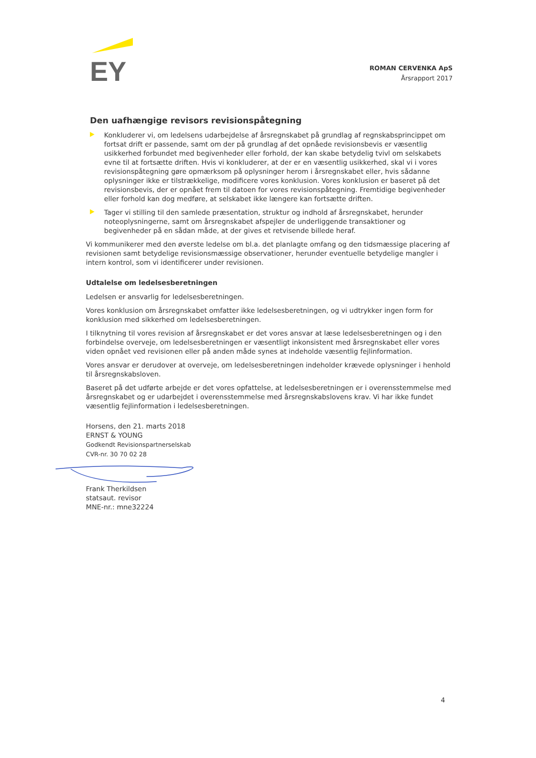EY
ROMAN CERVENKA ApS
Årsrapport 2017
Den uafhængige revisors revisionspåtegning
Konkluderer vi, om ledelsens udarbejdelse af årsregnskabet på grundlag af regnskabsprincippet om fortsat drift er passende, samt om der på grundlag af det opnåede revisionsbevis er væsentlig usikkerhed forbundet med begivenheder eller forhold, der kan skabe betydelig tvivl om selskabets evne til at fortsætte driften. Hvis vi konkluderer, at der er en væsentlig usikkerhed, skal vi i vores revisionspåtegning gøre opmærksom på oplysninger herom i årsregnskabet eller, hvis sådanne oplysninger ikke er tilstrækkelige, modificere vores konklusion. Vores konklusion er baseret på det revisionsbevis, der er opnået frem til datoen for vores revisionspåtegning. Fremtidige begivenheder eller forhold kan dog medføre, at selskabet ikke længere kan fortsætte driften.
Tager vi stilling til den samlede præsentation, struktur og indhold af årsregnskabet, herunder noteoplysningerne, samt om årsregnskabet afspejler de underliggende transaktioner og begivenheder på en sådan måde, at der gives et retvisende billede heraf.
Vi kommunikerer med den øverste ledelse om bl.a. det planlagte omfang og den tidsmæssige placering af revisionen samt betydelige revisionsmæssige observationer, herunder eventuelle betydelige mangler i intern kontrol, som vi identificerer under revisionen.
Udtalelse om ledelsesberetningen
Ledelsen er ansvarlig for ledelsesberetningen.
Vores konklusion om årsregnskabet omfatter ikke ledelsesberetningen, og vi udtrykker ingen form for konklusion med sikkerhed om ledelsesberetningen.
I tilknytning til vores revision af årsregnskabet er det vores ansvar at læse ledelsesberetningen og i den forbindelse overveje, om ledelsesberetningen er væsentligt inkonsistent med årsregnskabet eller vores viden opnået ved revisionen eller på anden måde synes at indeholde væsentlig fejlinformation.
Vores ansvar er derudover at overveje, om ledelsesberetningen indeholder krævede oplysninger i henhold til årsregnskabsloven.
Baseret på det udførte arbejde er det vores opfattelse, at ledelsesberetningen er i overensstemmelse med årsregnskabet og er udarbejdet i overensstemmelse med årsregnskabslovens krav. Vi har ikke fundet væsentlig fejlinformation i ledelsesberetningen.
Horsens, den 21. marts 2018
ERNST & YOUNG
Godkendt Revisionspartnerselskab
CVR-nr. 30 70 02 28
Frank Therkildsen
statsaut. revisor
MNE-nr.: mne32224
4